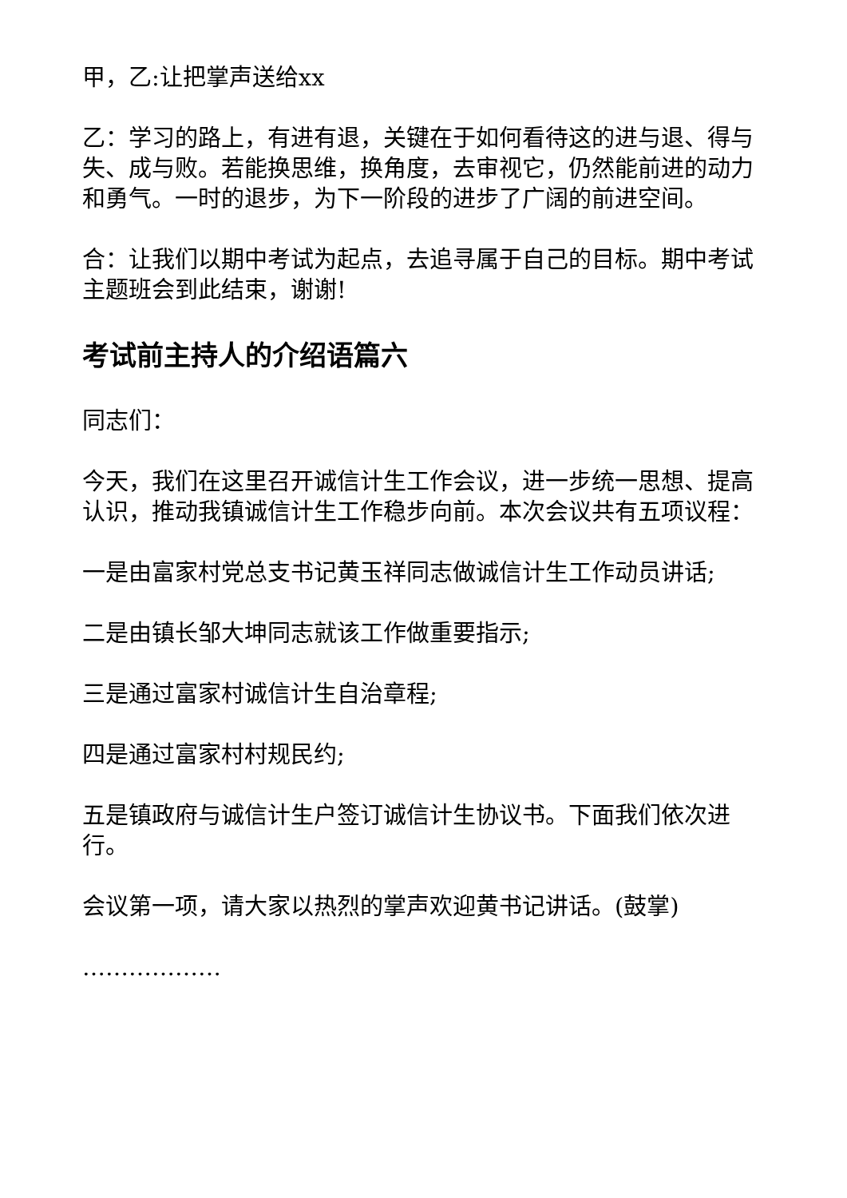甲，乙:让把掌声送给xx
乙：学习的路上，有进有退，关键在于如何看待这的进与退、得与失、成与败。若能换思维，换角度，去审视它，仍然能前进的动力和勇气。一时的退步，为下一阶段的进步了广阔的前进空间。
合：让我们以期中考试为起点，去追寻属于自己的目标。期中考试主题班会到此结束，谢谢!
考试前主持人的介绍语篇六
同志们：
今天，我们在这里召开诚信计生工作会议，进一步统一思想、提高认识，推动我镇诚信计生工作稳步向前。本次会议共有五项议程：
一是由富家村党总支书记黄玉祥同志做诚信计生工作动员讲话;
二是由镇长邹大坤同志就该工作做重要指示;
三是通过富家村诚信计生自治章程;
四是通过富家村村规民约;
五是镇政府与诚信计生户签订诚信计生协议书。下面我们依次进行。
会议第一项，请大家以热烈的掌声欢迎黄书记讲话。(鼓掌)
………………